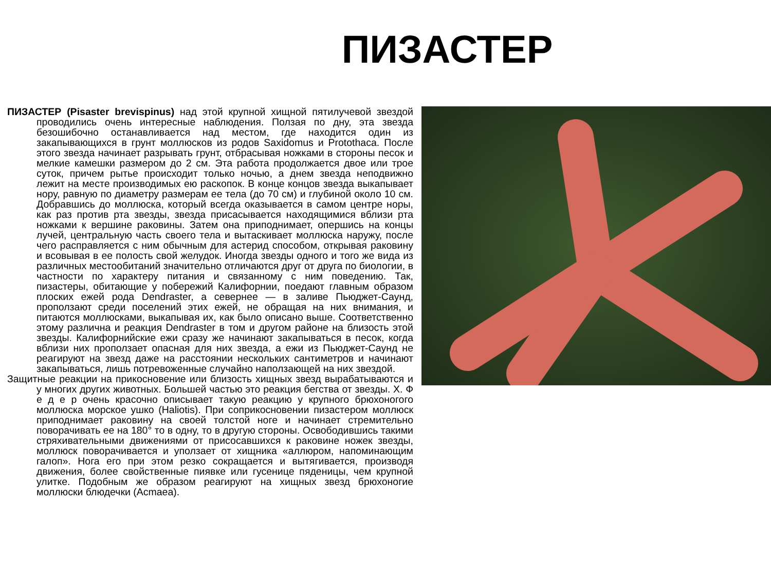ПИЗАСТЕР
ПИЗАСТЕР (Pisaster brevispinus) над этой крупной хищной пятилучевой звездой проводились очень интересные наблюдения. Ползая по дну, эта звезда безошибочно останавливается над местом, где находится один из закапывающихся в грунт моллюсков из родов Saxidomus и Protothaca. После этого звезда начинает разрывать грунт, отбрасывая ножками в стороны песок и мелкие камешки размером до 2 см. Эта работа продолжается двое или трое суток, причем рытье происходит только ночью, а днем звезда неподвижно лежит на месте производимых ею раскопок. В конце концов звезда выкапывает нору, равную по диаметру размерам ее тела (до 70 см) и глубиной около 10 см. Добравшись до моллюска, который всегда оказывается в самом центре норы, как раз против рта звезды, звезда присасывается находящимися вблизи рта ножками к вершине раковины. Затем она приподнимает, опершись на концы лучей, центральную часть своего тела и вытаскивает моллюска наружу, после чего расправляется с ним обычным для астерид способом, открывая раковину и всовывая в ее полость свой желудок. Иногда звезды одного и того же вида из различных местообитаний значительно отличаются друг от друга по биологии, в частности по характеру питания и связанному с ним поведению. Так, пизастеры, обитающие у побережий Калифорнии, поедают главным образом плоских ежей рода Dendraster, а севернее — в заливе Пьюджет-Саунд, проползают среди поселений этих ежей, не обращая на них внимания, и питаются моллюсками, выкапывая их, как было описано выше. Соответственно этому различна и реакция Dendraster в том и другом районе на близость этой звезды. Калифорнийские ежи сразу же начинают закапываться в песок, когда вблизи них проползает опасная для них звезда, а ежи из Пьюджет-Саунд не реагируют на звезд даже на расстоянии нескольких сантиметров и начинают закапываться, лишь потревоженные случайно наползающей на них звездой.
Защитные реакции на прикосновение или близость хищных звезд вырабатываются и у многих других животных. Большей частью это реакция бегства от звезды. Х. Ф е д е р очень красочно описывает такую реакцию у крупного брюхоногого моллюска морское ушко (Haliotis). При соприкосновении пизастером моллюск приподнимает раковину на своей толстой ноге и начинает стремительно поворачивать ее на 180° то в одну, то в другую стороны. Освободившись такими стряхивательными движениями от присосавшихся к раковине ножек звезды, моллюск поворачивается и уползает от хищника «аллюром, напоминающим галоп». Нога его при этом резко сокращается и вытягивается, производя движения, более свойственные пиявке или гусенице пяденицы, чем крупной улитке. Подобным же образом реагируют на хищных звезд брюхоногие моллюски блюдечки (Acmaea).